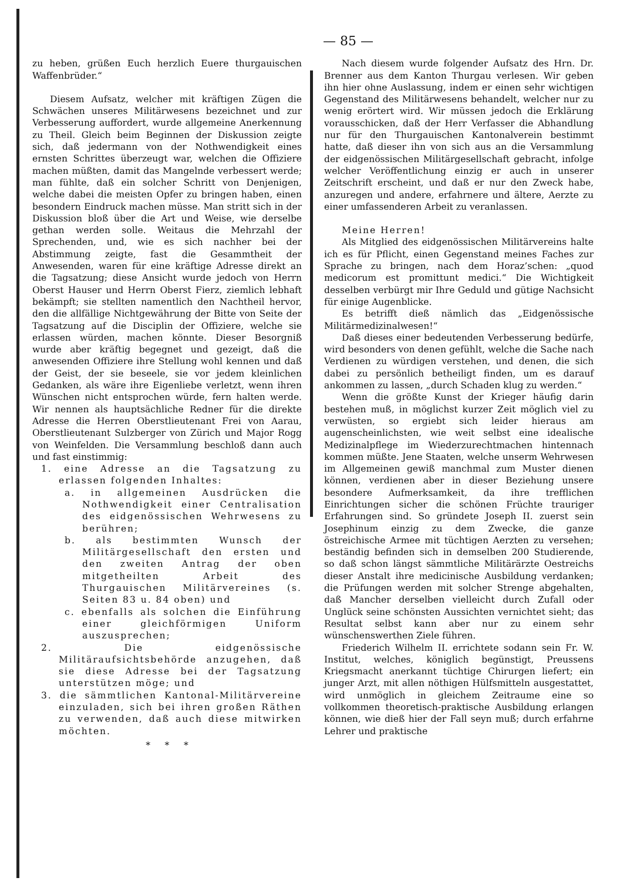— 85 —
zu heben, grüßen Euch herzlich Euere thurgauischen Waffenbrüder.“
Diesem Aufsatz, welcher mit kräftigen Zügen die Schwächen unseres Militärwesens bezeichnet und zur Verbesserung auffordert, wurde allgemeine Anerkennung zu Theil. Gleich beim Beginnen der Diskussion zeigte sich, daß jedermann von der Nothwendigkeit eines ernsten Schrittes überzeugt war, welchen die Offiziere machen müßten, damit das Mangelnde verbessert werde; man fühlte, daß ein solcher Schritt von Denjenigen, welche dabei die meisten Opfer zu bringen haben, einen besondern Eindruck machen müsse. Man stritt sich in der Diskussion bloß über die Art und Weise, wie derselbe gethan werden solle. Weitaus die Mehrzahl der Sprechenden, und, wie es sich nachher bei der Abstimmung zeigte, fast die Gesammtheit der Anwesenden, waren für eine kräftige Adresse direkt an die Tagsatzung; diese Ansicht wurde jedoch von Herrn Oberst Hauser und Herrn Oberst Fierz, ziemlich lebhaft bekämpft; sie stellten namentlich den Nachtheil hervor, den die allfällige Nichtgewährung der Bitte von Seite der Tagsatzung auf die Disciplin der Offiziere, welche sie erlassen würden, machen könnte. Dieser Besorgniß wurde aber kräftig begegnet und gezeigt, daß die anwesenden Offiziere ihre Stellung wohl kennen und daß der Geist, der sie beseele, sie vor jedem kleinlichen Gedanken, als wäre ihre Eigenliebe verletzt, wenn ihren Wünschen nicht entsprochen würde, fern halten werde. Wir nennen als hauptsächliche Redner für die direkte Adresse die Herren Oberstlieutenant Frei von Aarau, Oberstlieutenant Sulzberger von Zürich und Major Rogg von Weinfelden. Die Versammlung beschloß dann auch und fast einstimmig:
1. eine Adresse an die Tagsatzung zu erlassen folgenden Inhaltes:
a. in allgemeinen Ausdrücken die Nothwendigkeit einer Centralisation des eidgenössischen Wehrwesens zu berühren;
b. als bestimmten Wunsch der Militärgesellschaft den ersten und den zweiten Antrag der oben mitgetheilten Arbeit des Thurgauischen Militärvereines (s. Seiten 83 u. 84 oben) und
c. ebenfalls als solchen die Einführung einer gleichförmigen Uniform auszusprechen;
2. Die eidgenössische Militäraufsichtsbehörde anzugehen, daß sie diese Adresse bei der Tagsatzung unterstützen möge; und
3. die sämmtlichen Kantonal-Militärvereine einzuladen, sich bei ihren großen Räthen zu verwenden, daß auch diese mitwirken möchten.
* * *
Nach diesem wurde folgender Aufsatz des Hrn. Dr. Brenner aus dem Kanton Thurgau verlesen. Wir geben ihn hier ohne Auslassung, indem er einen sehr wichtigen Gegenstand des Militärwesens behandelt, welcher nur zu wenig erörtert wird. Wir müssen jedoch die Erklärung vorausschicken, daß der Herr Verfasser die Abhandlung nur für den Thurgauischen Kantonalverein bestimmt hatte, daß dieser ihn von sich aus an die Versammlung der eidgenössischen Militärgesellschaft gebracht, infolge welcher Veröffentlichung einzig er auch in unserer Zeitschrift erscheint, und daß er nur den Zweck habe, anzuregen und andere, erfahrnere und ältere, Aerzte zu einer umfassenderen Arbeit zu veranlassen.
Meine Herren!
Als Mitglied des eidgenössischen Militärvereins halte ich es für Pflicht, einen Gegenstand meines Faches zur Sprache zu bringen, nach dem Horaz’schen: „quod medicorum est promittunt medici.“ Die Wichtigkeit desselben verbürgt mir Ihre Geduld und gütige Nachsicht für einige Augenblicke.
Es betrifft dieß nämlich das „Eidgenössische Militärmedizinalwesen!“
Daß dieses einer bedeutenden Verbesserung bedürfe, wird besonders von denen gefühlt, welche die Sache nach Verdienen zu würdigen verstehen, und denen, die sich dabei zu persönlich betheiligt finden, um es darauf ankommen zu lassen, „durch Schaden klug zu werden.“
Wenn die größte Kunst der Krieger häufig darin bestehen muß, in möglichst kurzer Zeit möglich viel zu verwüsten, so ergiebt sich leider hieraus am augenscheinlichsten, wie weit selbst eine idealische Medizinalpflege im Wiederzurechtmachen hintennach kommen müßte. Jene Staaten, welche unserm Wehrwesen im Allgemeinen gewiß manchmal zum Muster dienen können, verdienen aber in dieser Beziehung unsere besondere Aufmerksamkeit, da ihre trefflichen Einrichtungen sicher die schönen Früchte trauriger Erfahrungen sind. So gründete Joseph II. zuerst sein Josephinum einzig zu dem Zwecke, die ganze östreichische Armee mit tüchtigen Aerzten zu versehen; beständig befinden sich in demselben 200 Studierende, so daß schon längst sämmtliche Militärärzte Oestreichs dieser Anstalt ihre medicinische Ausbildung verdanken; die Prüfungen werden mit solcher Strenge abgehalten, daß Mancher derselben vielleicht durch Zufall oder Unglück seine schönsten Aussichten vernichtet sieht; das Resultat selbst kann aber nur zu einem sehr wünschenswerthen Ziele führen.
Friederich Wilhelm II. errichtete sodann sein Fr. W. Institut, welches, königlich begünstigt, Preussens Kriegsmacht anerkannt tüchtige Chirurgen liefert; ein junger Arzt, mit allen nöthigen Hülfsmitteln ausgestattet, wird unmöglich in gleichem Zeitraume eine so vollkommen theoretisch-praktische Ausbildung erlangen können, wie dieß hier der Fall seyn muß; durch erfahrne Lehrer und praktische